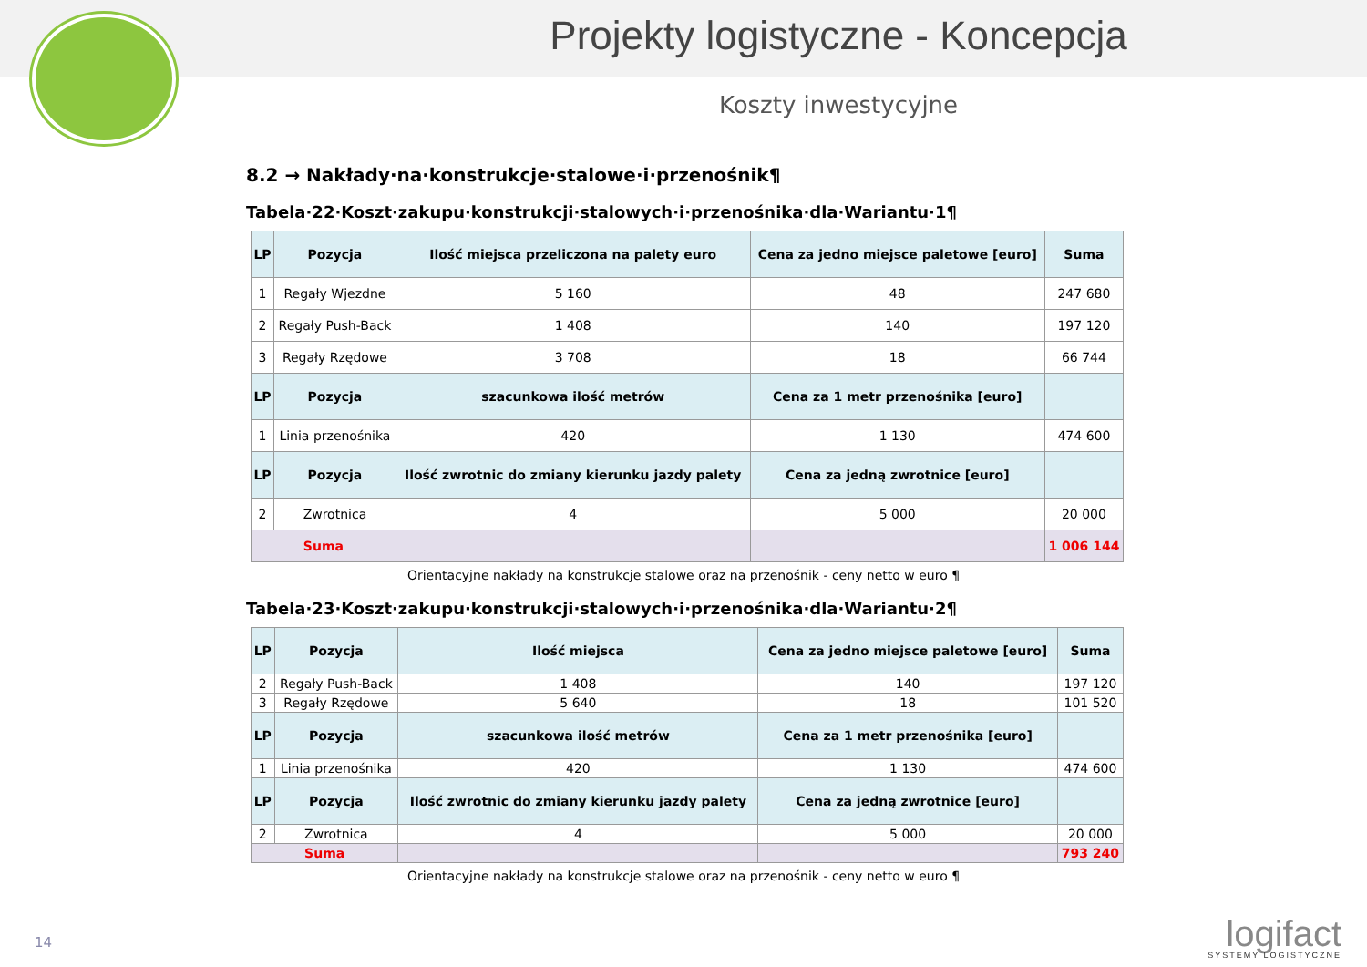Projekty logistyczne - Koncepcja
Koszty inwestycyjne
8.2 → Nakłady·na·konstrukcje·stalowe·i·przenośnik¶
Tabela·22·Koszt·zakupu·konstrukcji·stalowych·i·przenośnika·dla·Wariantu·1¶
| LP | Pozycja | Ilość miejsca przeliczona na palety euro | Cena za jedno miejsce paletowe [euro] | Suma |
| --- | --- | --- | --- | --- |
| 1 | Regały Wjezdne | 5 160 | 48 | 247 680 |
| 2 | Regały Push-Back | 1 408 | 140 | 197 120 |
| 3 | Regały Rzędowe | 3 708 | 18 | 66 744 |
| LP | Pozycja | szacunkowa ilość metrów | Cena za 1 metr przenośnika [euro] | |
| 1 | Linia przenośnika | 420 | 1 130 | 474 600 |
| LP | Pozycja | Ilość zwrotnic do zmiany kierunku jazdy palety | Cena za jedną zwrotnice [euro] | |
| 2 | Zwrotnica | 4 | 5 000 | 20 000 |
| Suma | | | | 1 006 144 |
Orientacyjne nakłady na konstrukcje stalowe oraz na przenośnik - ceny netto w euro ¶
Tabela·23·Koszt·zakupu·konstrukcji·stalowych·i·przenośnika·dla·Wariantu·2¶
| LP | Pozycja | Ilość miejsca | Cena za jedno miejsce paletowe [euro] | Suma |
| --- | --- | --- | --- | --- |
| 2 | Regały Push-Back | 1 408 | 140 | 197 120 |
| 3 | Regały Rzędowe | 5 640 | 18 | 101 520 |
| LP | Pozycja | szacunkowa ilość metrów | Cena za 1 metr przenośnika [euro] | |
| 1 | Linia przenośnika | 420 | 1 130 | 474 600 |
| LP | Pozycja | Ilość zwrotnic do zmiany kierunku jazdy palety | Cena za jedną zwrotnice [euro] | |
| 2 | Zwrotnica | 4 | 5 000 | 20 000 |
| Suma | | | | 793 240 |
Orientacyjne nakłady na konstrukcje stalowe oraz na przenośnik - ceny netto w euro ¶
14 logifact
SYSTEMY LOGISTYCZNE